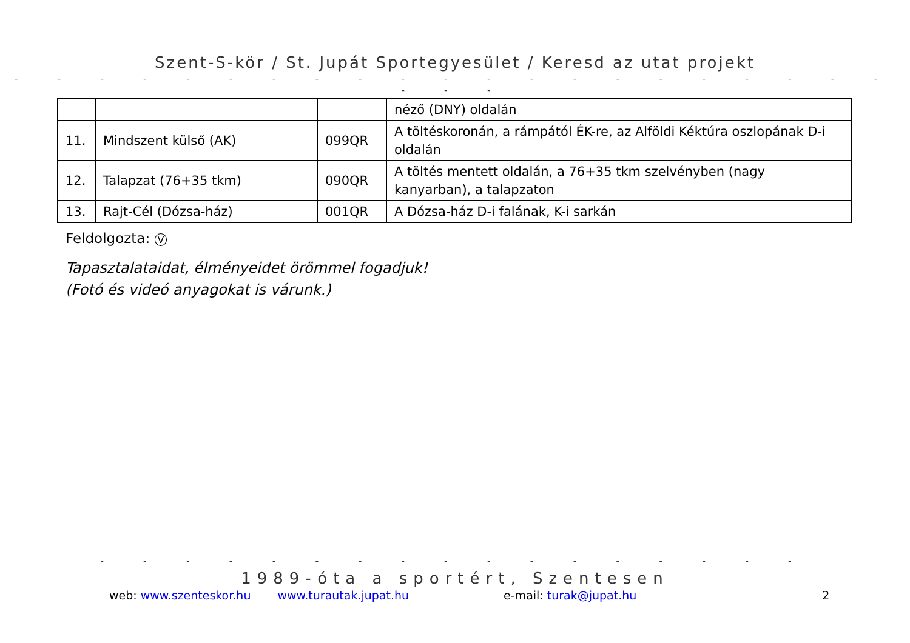Szent-S-kör / St. Jupát Sportegyesület / Keresd az utat projekt
- - - - - - - - - - - - - - - - - - - - - - - -
| | | | néző (DNY) oldalán |
| 11. | Mindszent külső (AK) | 099QR | A töltéskoronán, a rámpától ÉK-re, az Alföldi Kéktúra oszlopának D-i oldalán |
| 12. | Talapzat (76+35 tkm) | 090QR | A töltés mentett oldalán, a 76+35 tkm szelvényben (nagy kanyarban), a talapzaton |
| 13. | Rajt-Cél (Dózsa-ház) | 001QR | A Dózsa-ház D-i falának, K-i sarkán |
Feldolgozta: V
Tapasztalataidat, élményeidet örömmel fogadjuk!
(Fotó és videó anyagokat is várunk.)
- - - - - - - - - - - - - - - - -
1989-óta a sportért, Szentesen
web: www.szenteskor.hu www.turautak.jupat.hu e-mail: turak@jupat.hu 2